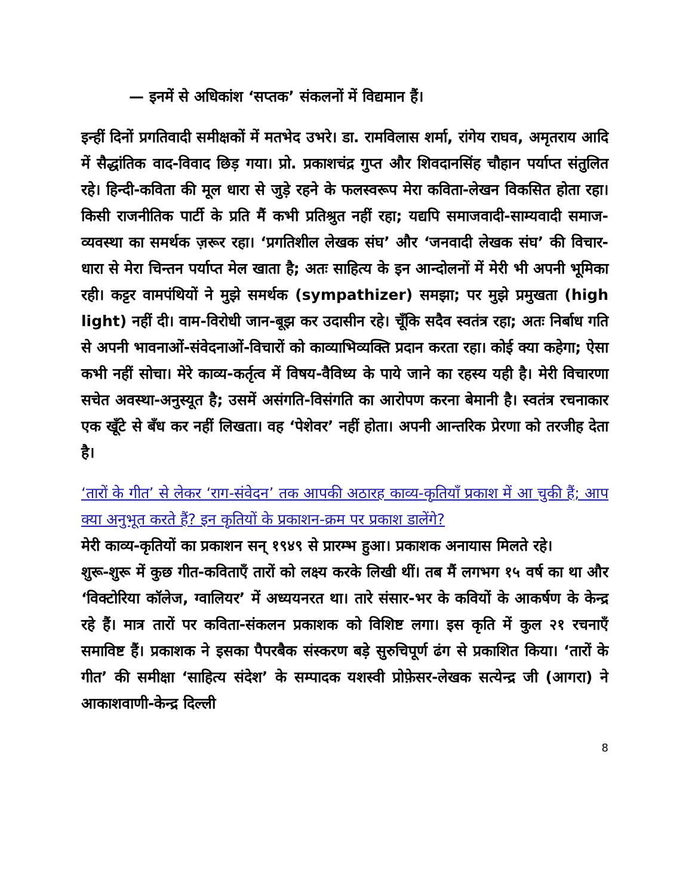— इनमें से अधिकांश ‘सप्तक’ संकलनों में विद्यमान हैं।
इन्हीं दिनों प्रगतिवादी समीक्षकों में मतभेद उभरे। डा. रामविलास शर्मा, रांगेय राघव, अमृतराय आदि में सैद्धांतिक वाद-विवाद छिड़ गया। प्रो. प्रकाशचंद्र गुप्त और शिवदानसिंह चौहान पर्याप्त संतुलित रहे। हिन्दी-कविता की मूल धारा से जुड़े रहने के फलस्वरूप मेरा कविता-लेखन विकसित होता रहा। किसी राजनीतिक पार्टी के प्रति मैं कभी प्रतिश्रुत नहीं रहा; यद्यपि समाजवादी-साम्यवादी समाज-व्यवस्था का समर्थक ज़रूर रहा। ‘प्रगतिशील लेखक संघ’ और ‘जनवादी लेखक संघ’ की विचार-धारा से मेरा चिन्तन पर्याप्त मेल खाता है; अतः साहित्य के इन आन्दोलनों में मेरी भी अपनी भूमिका रही। कट्टर वामपंथियों ने मुझे समर्थक (sympathizer) समझा; पर मुझे प्रमुखता (high light) नहीं दी। वाम-विरोधी जान-बूझ कर उदासीन रहे। चूँकि सदैव स्वतंत्र रहा; अतः निर्बाध गति से अपनी भावनाओं-संवेदनाओं-विचारों को काव्याभिव्यक्ति प्रदान करता रहा। कोई क्या कहेगा; ऐसा कभी नहीं सोचा। मेरे काव्य-कर्तृत्व में विषय-वैविध्य के पाये जाने का रहस्य यही है। मेरी विचारणा सचेत अवस्था-अनुस्यूत है; उसमें असंगति-विसंगति का आरोपण करना बेमानी है। स्वतंत्र रचनाकार एक खूँटे से बँध कर नहीं लिखता। वह ‘पेशेवर’ नहीं होता। अपनी आन्तरिक प्रेरणा को तरजीह देता है।
‘तारों के गीत’ से लेकर ‘राग-संवेदन’ तक आपकी अठारह काव्य-कृतियाँ प्रकाश में आ चुकी हैं; आप क्या अनुभूत करते हैं? इन कृतियों के प्रकाशन-क्रम पर प्रकाश डालेंगे?
मेरी काव्य-कृतियों का प्रकाशन सन् १९४९ से प्रारम्भ हुआ। प्रकाशक अनायास मिलते रहे।
शुरू-शुरू में कुछ गीत-कविताएँ तारों को लक्ष्य करके लिखी थीं। तब मैं लगभग १५ वर्ष का था और ‘विक्टोरिया कॉलेज, ग्वालियर’ में अध्ययनरत था। तारे संसार-भर के कवियों के आकर्षण के केन्द्र रहे हैं। मात्र तारों पर कविता-संकलन प्रकाशक को विशिष्ट लगा। इस कृति में कुल २१ रचनाएँ समाविष्ट हैं। प्रकाशक ने इसका पैपरबैक संस्करण बड़े सुरुचिपूर्ण ढंग से प्रकाशित किया। ‘तारों के गीत’ की समीक्षा ‘साहित्य संदेश’ के सम्पादक यशस्वी प्रोफ़ेसर-लेखक सत्येन्द्र जी (आगरा) ने आकाशवाणी-केन्द्र दिल्ली
8